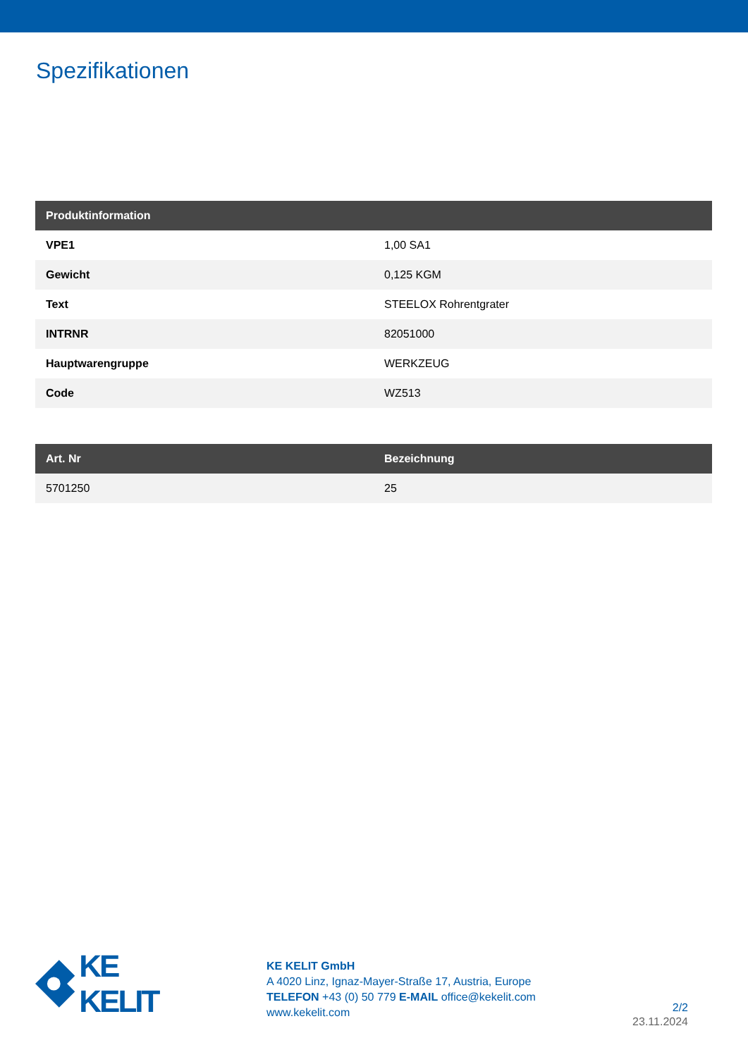Spezifikationen
| Produktinformation | |
| --- | --- |
| VPE1 | 1,00 SA1 |
| Gewicht | 0,125 KGM |
| Text | STEELOX Rohrentgrater |
| INTRNR | 82051000 |
| Hauptwarengruppe | WERKZEUG |
| Code | WZ513 |
| Art. Nr | Bezeichnung |
| --- | --- |
| 5701250 | 25 |
KE KELIT
KE KELIT GmbH
A 4020 Linz, Ignaz-Mayer-Straße 17, Austria, Europe
TELEFON +43 (0) 50 779 E-MAIL office@kekelit.com
www.kekelit.com
2/2
23.11.2024